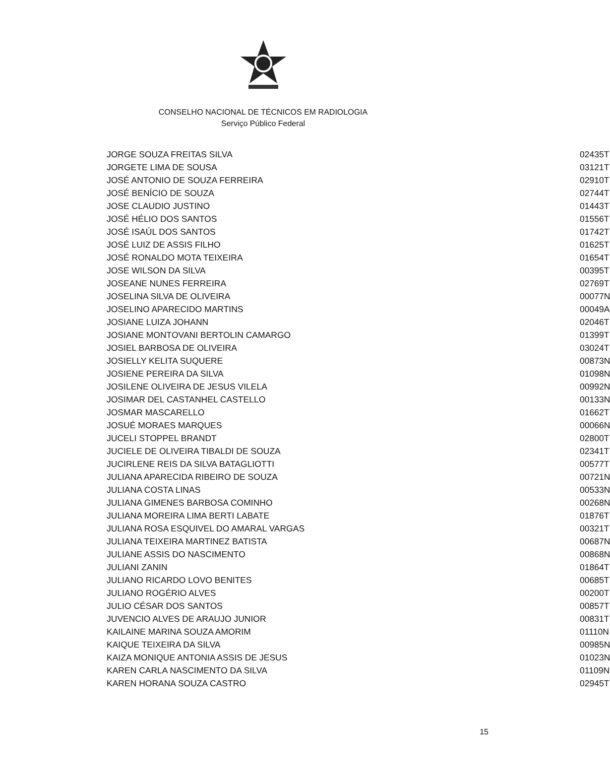CONSELHO NACIONAL DE TÉCNICOS EM RADIOLOGIA
Serviço Público Federal
| JORGE SOUZA FREITAS SILVA | 02435T |
| JORGETE LIMA DE SOUSA | 03121T |
| JOSÉ ANTONIO DE SOUZA FERREIRA | 02910T |
| JOSÉ BENÍCIO DE SOUZA | 02744T |
| JOSE CLAUDIO JUSTINO | 01443T |
| JOSÉ HÉLIO DOS SANTOS | 01556T |
| JOSÉ ISAÚL DOS SANTOS | 01742T |
| JOSÉ LUIZ DE ASSIS FILHO | 01625T |
| JOSÉ RONALDO MOTA TEIXEIRA | 01654T |
| JOSE WILSON DA SILVA | 00395T |
| JOSEANE NUNES FERREIRA | 02769T |
| JOSELINA SILVA DE OLIVEIRA | 00077N |
| JOSELINO APARECIDO MARTINS | 00049A |
| JOSIANE LUIZA JOHANN | 02046T |
| JOSIANE MONTOVANI BERTOLIN CAMARGO | 01399T |
| JOSIEL BARBOSA DE OLIVEIRA | 03024T |
| JOSIELLY KELITA SUQUERE | 00873N |
| JOSIENE PEREIRA DA SILVA | 01098N |
| JOSILENE OLIVEIRA DE JESUS VILELA | 00992N |
| JOSIMAR DEL CASTANHEL CASTELLO | 00133N |
| JOSMAR MASCARELLO | 01662T |
| JOSUÉ MORAES MARQUES | 00066N |
| JUCELI STOPPEL BRANDT | 02800T |
| JUCIELE DE OLIVEIRA TIBALDI DE SOUZA | 02341T |
| JUCIRLENE REIS DA SILVA BATAGLIOTTI | 00577T |
| JULIANA APARECIDA RIBEIRO DE SOUZA | 00721N |
| JULIANA COSTA LINAS | 00533N |
| JULIANA GIMENES BARBOSA COMINHO | 00268N |
| JULIANA MOREIRA LIMA BERTI LABATE | 01876T |
| JULIANA ROSA ESQUIVEL DO AMARAL VARGAS | 00321T |
| JULIANA TEIXEIRA MARTINEZ BATISTA | 00687N |
| JULIANE ASSIS DO NASCIMENTO | 00868N |
| JULIANI ZANIN | 01864T |
| JULIANO RICARDO LOVO BENITES | 00685T |
| JULIANO ROGÉRIO ALVES | 00200T |
| JULIO CÉSAR DOS SANTOS | 00857T |
| JUVENCIO ALVES DE ARAUJO JUNIOR | 00831T |
| KAILAINE MARINA SOUZA AMORIM | 01110N |
| KAIQUE TEIXEIRA DA SILVA | 00985N |
| KAIZA MONIQUE ANTONIA ASSIS DE JESUS | 01023N |
| KAREN CARLA NASCIMENTO DA SILVA | 01109N |
| KAREN HORANA SOUZA CASTRO | 02945T |
15